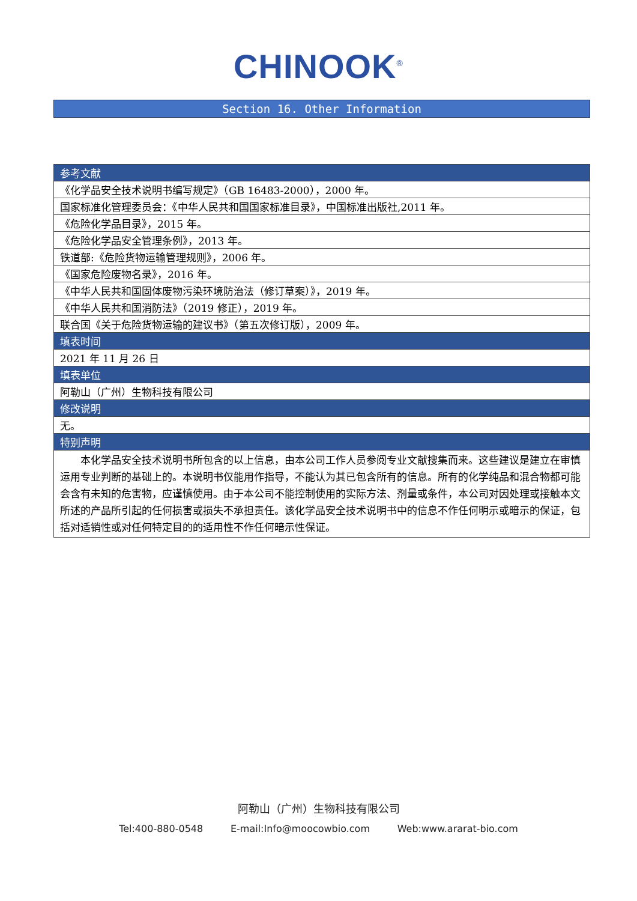CHINOOK<sup>®</sup>
Section 16. Other Information
| 参考文献 |
| --- |
| 《化学品安全技术说明书编写规定》（GB 16483-2000），2000 年。 |
| 国家标准化管理委员会：《中华人民共和国国家标准目录》，中国标准出版社,2011 年。 |
| 《危险化学品目录》，2015 年。 |
| 《危险化学品安全管理条例》，2013 年。 |
| 铁道部:《危险货物运输管理规则》，2006 年。 |
| 《国家危险废物名录》，2016 年。 |
| 《中华人民共和国固体废物污染环境防治法（修订草案）》，2019 年。 |
| 《中华人民共和国消防法》（2019 修正），2019 年。 |
| 联合国《关于危险货物运输的建议书》（第五次修订版），2009 年。 |
| 填表时间 |
| 2021 年 11 月 26 日 |
| 填表单位 |
| 阿勒山（广州）生物科技有限公司 |
| 修改说明 |
| 无。 |
| 特别声明 |
| 本化学品安全技术说明书所包含的以上信息，由本公司工作人员参阅专业文献搜集而来。这些建议是建立在审慎运用专业判断的基础上的。本说明书仅能用作指导，不能认为其已包含所有的信息。所有的化学纯品和混合物都可能会含有未知的危害物，应谨慎使用。由于本公司不能控制使用的实际方法、剂量或条件，本公司对因处理或接触本文所述的产品所引起的任何损害或损失不承担责任。该化学品安全技术说明书中的信息不作任何明示或暗示的保证，包括对适销性或对任何特定目的的适用性不作任何暗示性保证。 |
阿勒山（广州）生物科技有限公司
Tel:400-880-0548 E-mail:Info@moocowbio.com Web:www.ararat-bio.com